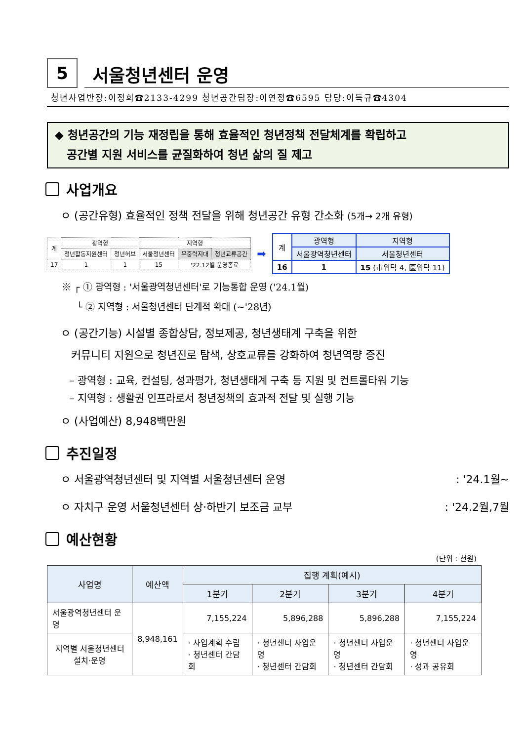5
서울청년센터 운영
청년사업반장:이정희☎2133-4299 청년공간팀장:이연정☎6595 담당:이득규☎4304
◆ 청년공간의 기능 재정립을 통해 효율적인 청년정책 전달체계를 확립하고
공간별 지원 서비스를 균질화하여 청년 삶의 질 제고
사업개요
ㅇ (공간유형) 효율적인 정책 전달을 위해 청년공간 유형 간소화 (5개→ 2개 유형)
| 계 | 광역형 | | 지역형 | | |
| | 청년활동지원센터 | 청년허브 | 서울청년센터 | 무중력지대 | 청년교류공간 |
| 17 | 1 | 1 | 15 | '22.12월 운영종료 | |
➡
| 계 | 광역형 | 지역형 |
| | 서울광역청년센터 | 서울청년센터 |
| 16 | 1 | 15 (市위탁 4, 區위탁 11) |
※ ┌ ① 광역형 : '서울광역청년센터'로 기능통합 운영 ('24.1월)
└ ② 지역형 : 서울청년센터 단계적 확대 (~'28년)
ㅇ (공간기능) 시설별 종합상담, 정보제공, 청년생태계 구축을 위한
커뮤니티 지원으로 청년진로 탐색, 상호교류를 강화하여 청년역량 증진
– 광역형 : 교육, 컨설팅, 성과평가, 청년생태계 구축 등 지원 및 컨트롤타워 기능
– 지역형 : 생활권 인프라로서 청년정책의 효과적 전달 및 실행 기능
ㅇ (사업예산) 8,948백만원
추진일정
ㅇ 서울광역청년센터 및 지역별 서울청년센터 운영: '24.1월~
ㅇ 자치구 운영 서울청년센터 상·하반기 보조금 교부: '24.2월,7월
예산현황
(단위 : 천원)
| 사업명 | 예산액 | 집행 계획(예시) | | | |
| --- | --- | --- | --- | --- | --- |
| | | 1분기 | 2분기 | 3분기 | 4분기 |
| 서울광역청년센터 운영 | 8,948,161 | 7,155,224 | 5,896,288 | 5,896,288 | 7,155,224 |
| 지역별 서울청년센터 설치·운영 | | · 사업계획 수립 · 청년센터 간담회 | · 청년센터 사업운영 · 청년센터 간담회 | · 청년센터 사업운영 · 청년센터 간담회 | · 청년센터 사업운영 · 성과 공유회 |